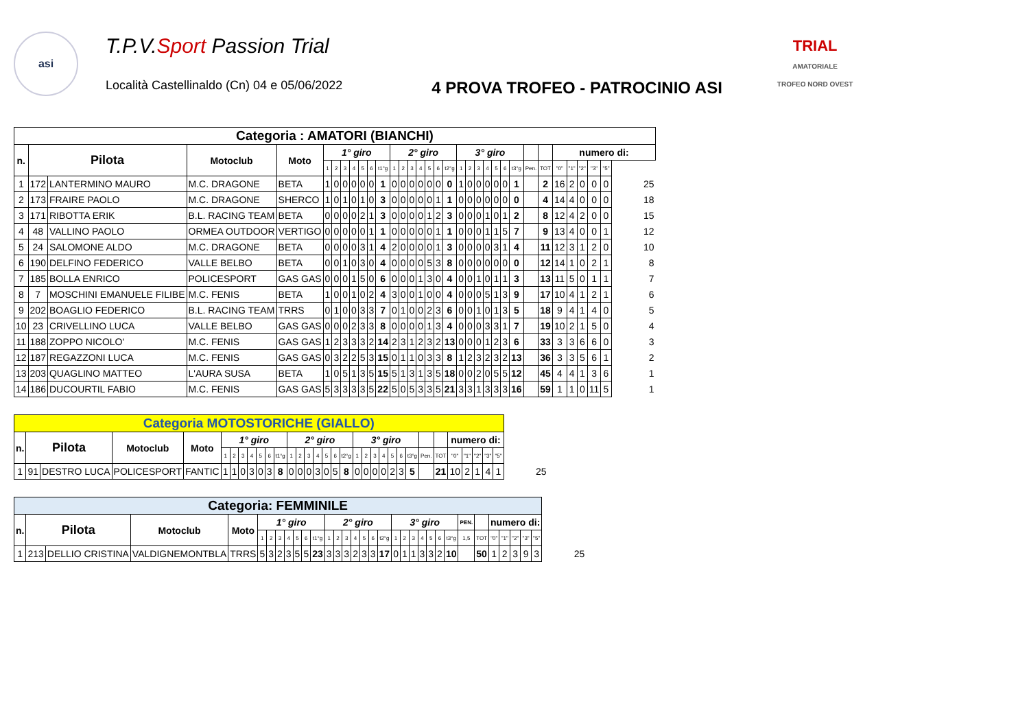asi
T.P.V.Sport Passion Trial
Località Castellinaldo (Cn) 04 e 05/06/2022
4 PROVA TROFEO - PATROCINIO ASI
TRIAL
AMATORIALE
TROFEO NORD OVEST
| Categoria : AMATORI (BIANCHI) | | | | | | | | | | | | | | | | | | | | | | | | | | | | | | | | | |
| --- | --- | --- | --- | --- | --- | --- | --- | --- | --- | --- | --- | --- | --- | --- | --- | --- | --- | --- | --- | --- | --- | --- | --- | --- | --- | --- | --- | --- | --- | --- | --- | --- | --- |
| n. | Pilota | | Motoclub | Moto | 1° giro | | | | | | | 2° giro | | | | | | | 3° giro | | | | | | | | | numero di: | | | | | |
| | | | | | 1 | 2 | 3 | 4 | 5 | 6 | t1°g | 1 | 2 | 3 | 4 | 5 | 6 | t2°g | 1 | 2 | 3 | 4 | 5 | 6 | t3°g | Pen. | TOT | "0" | "1" | "2" | "3" | "5" | |
| 1 | 172 | LANTERMINO MAURO | M.C. DRAGONE | BETA | 1 | 0 | 0 | 0 | 0 | 0 | 1 | 0 | 0 | 0 | 0 | 0 | 0 | 0 | 1 | 0 | 0 | 0 | 0 | 0 | 1 | | 2 | 16 | 2 | 0 | 0 | 0 | 25 |
| 2 | 173 | FRAIRE PAOLO | M.C. DRAGONE | SHERCO | 1 | 0 | 1 | 0 | 1 | 0 | 3 | 0 | 0 | 0 | 0 | 0 | 1 | 1 | 0 | 0 | 0 | 0 | 0 | 0 | 0 | | 4 | 14 | 4 | 0 | 0 | 0 | 18 |
| 3 | 171 | RIBOTTA ERIK | B.L. RACING TEAM | BETA | 0 | 0 | 0 | 0 | 2 | 1 | 3 | 0 | 0 | 0 | 0 | 1 | 2 | 3 | 0 | 0 | 0 | 1 | 0 | 1 | 2 | | 8 | 12 | 4 | 2 | 0 | 0 | 15 |
| 4 | 48 | VALLINO PAOLO | ORMEA OUTDOOR | VERTIGO | 0 | 0 | 0 | 0 | 0 | 1 | 1 | 0 | 0 | 0 | 0 | 0 | 1 | 1 | 0 | 0 | 0 | 1 | 1 | 5 | 7 | | 9 | 13 | 4 | 0 | 0 | 1 | 12 |
| 5 | 24 | SALOMONE ALDO | M.C. DRAGONE | BETA | 0 | 0 | 0 | 0 | 3 | 1 | 4 | 2 | 0 | 0 | 0 | 0 | 1 | 3 | 0 | 0 | 0 | 0 | 3 | 1 | 4 | | 11 | 12 | 3 | 1 | 2 | 0 | 10 |
| 6 | 190 | DELFINO FEDERICO | VALLE BELBO | BETA | 0 | 0 | 1 | 0 | 3 | 0 | 4 | 0 | 0 | 0 | 0 | 5 | 3 | 8 | 0 | 0 | 0 | 0 | 0 | 0 | 0 | | 12 | 14 | 1 | 0 | 2 | 1 | 8 |
| 7 | 185 | BOLLA ENRICO | POLICESPORT | GAS GAS | 0 | 0 | 0 | 1 | 5 | 0 | 6 | 0 | 0 | 0 | 1 | 3 | 0 | 4 | 0 | 0 | 1 | 0 | 1 | 1 | 3 | | 13 | 11 | 5 | 0 | 1 | 1 | 7 |
| 8 | 7 | MOSCHINI EMANUELE FILIBE | M.C. FENIS | BETA | 1 | 0 | 0 | 1 | 0 | 2 | 4 | 3 | 0 | 0 | 1 | 0 | 0 | 4 | 0 | 0 | 0 | 5 | 1 | 3 | 9 | | 17 | 10 | 4 | 1 | 2 | 1 | 6 |
| 9 | 202 | BOAGLIO FEDERICO | B.L. RACING TEAM | TRRS | 0 | 1 | 0 | 0 | 3 | 3 | 7 | 0 | 1 | 0 | 0 | 2 | 3 | 6 | 0 | 0 | 1 | 0 | 1 | 3 | 5 | | 18 | 9 | 4 | 1 | 4 | 0 | 5 |
| 10 | 23 | CRIVELLINO LUCA | VALLE BELBO | GAS GAS | 0 | 0 | 0 | 2 | 3 | 3 | 8 | 0 | 0 | 0 | 0 | 1 | 3 | 4 | 0 | 0 | 0 | 3 | 3 | 1 | 7 | | 19 | 10 | 2 | 1 | 5 | 0 | 4 |
| 11 | 188 | ZOPPO NICOLO' | M.C. FENIS | GAS GAS | 1 | 2 | 3 | 3 | 3 | 2 | 14 | 2 | 3 | 1 | 2 | 3 | 2 | 13 | 0 | 0 | 0 | 1 | 2 | 3 | 6 | | 33 | 3 | 3 | 6 | 6 | 0 | 3 |
| 12 | 187 | REGAZZONI LUCA | M.C. FENIS | GAS GAS | 0 | 3 | 2 | 2 | 5 | 3 | 15 | 0 | 1 | 1 | 0 | 3 | 3 | 8 | 1 | 2 | 3 | 2 | 3 | 2 | 13 | | 36 | 3 | 3 | 5 | 6 | 1 | 2 |
| 13 | 203 | QUAGLINO MATTEO | L'AURA SUSA | BETA | 1 | 0 | 5 | 1 | 3 | 5 | 15 | 5 | 1 | 3 | 1 | 3 | 5 | 18 | 0 | 0 | 2 | 0 | 5 | 5 | 12 | | 45 | 4 | 4 | 1 | 3 | 6 | 1 |
| 14 | 186 | DUCOURTIL FABIO | M.C. FENIS | GAS GAS | 5 | 3 | 3 | 3 | 3 | 5 | 22 | 5 | 0 | 5 | 3 | 3 | 5 | 21 | 3 | 3 | 1 | 3 | 3 | 3 | 16 | | 59 | 1 | 1 | 0 | 11 | 5 | 1 |
| Categoria MOTOSTORICHE (GIALLO) | | | | | | | | | | | | | | | | | | | | | | | | | | | | | | | | | |
| --- | --- | --- | --- | --- | --- | --- | --- | --- | --- | --- | --- | --- | --- | --- | --- | --- | --- | --- | --- | --- | --- | --- | --- | --- | --- | --- | --- | --- | --- | --- | --- | --- | --- |
| n. | Pilota | | Motoclub | Moto | 1° giro | | | | | | | 2° giro | | | | | | | 3° giro | | | | | | | | | numero di: | | | | | |
| | | | | | 1 | 2 | 3 | 4 | 5 | 6 | t1°g | 1 | 2 | 3 | 4 | 5 | 6 | t2°g | 1 | 2 | 3 | 4 | 5 | 6 | t3°g | Pen. | TOT | "0" | "1" | "2" | "3" | "5" | |
| 1 | 91 | DESTRO LUCA | POLICESPORT | FANTIC | 1 | 1 | 0 | 3 | 0 | 3 | 8 | 0 | 0 | 0 | 3 | 0 | 5 | 8 | 0 | 0 | 0 | 0 | 2 | 3 | 5 | | 21 | 10 | 2 | 1 | 4 | 1 | 25 |
| Categoria: FEMMINILE | | | | | | | | | | | | | | | | | | | | | | | | | | | | | | | | | |
| --- | --- | --- | --- | --- | --- | --- | --- | --- | --- | --- | --- | --- | --- | --- | --- | --- | --- | --- | --- | --- | --- | --- | --- | --- | --- | --- | --- | --- | --- | --- | --- | --- | --- |
| n. | Pilota | | Motoclub | Moto | 1° giro | | | | | | | 2° giro | | | | | | | 3° giro | | | | | | | PEN. | | numero di: | | | | | |
| | | | | | 1 | 2 | 3 | 4 | 5 | 6 | t1°g | 1 | 2 | 3 | 4 | 5 | 6 | t2°g | 1 | 2 | 3 | 4 | 5 | 6 | t3°g | 1,5 | TOT | "0" | "1" | "2" | "3" | "5" | |
| 1 | 213 | DELLIO CRISTINA | VALDIGNEMONTBLA | TRRS | 5 | 3 | 2 | 3 | 5 | 5 | 23 | 3 | 3 | 3 | 2 | 3 | 3 | 17 | 0 | 1 | 1 | 3 | 3 | 2 | 10 | | 50 | 1 | 2 | 3 | 9 | 3 | 25 |